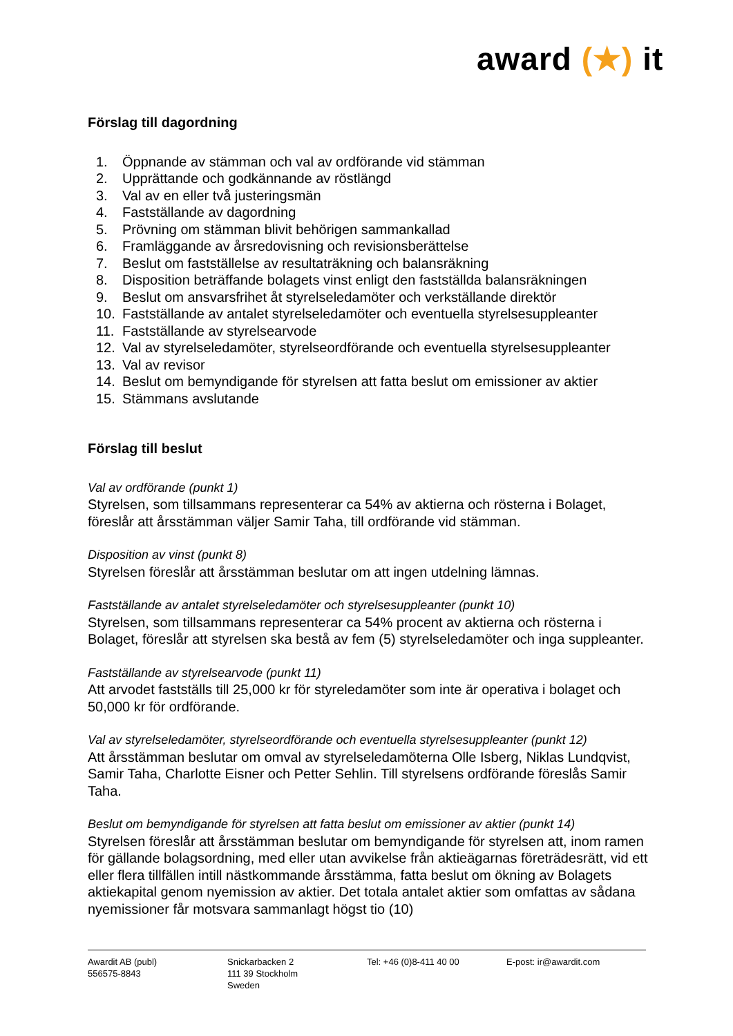award (★) it
Förslag till dagordning
1. Öppnande av stämman och val av ordförande vid stämman
2. Upprättande och godkännande av röstlängd
3. Val av en eller två justeringsmän
4. Fastställande av dagordning
5. Prövning om stämman blivit behörigen sammankallad
6. Framläggande av årsredovisning och revisionsberättelse
7. Beslut om fastställelse av resultaträkning och balansräkning
8. Disposition beträffande bolagets vinst enligt den fastställda balansräkningen
9. Beslut om ansvarsfrihet åt styrelseledamöter och verkställande direktör
10. Fastställande av antalet styrelseledamöter och eventuella styrelsesuppleanter
11. Fastställande av styrelsearvode
12. Val av styrelseledamöter, styrelseordförande och eventuella styrelsesuppleanter
13. Val av revisor
14. Beslut om bemyndigande för styrelsen att fatta beslut om emissioner av aktier
15. Stämmans avslutande
Förslag till beslut
Val av ordförande (punkt 1)
Styrelsen, som tillsammans representerar ca 54% av aktierna och rösterna i Bolaget, föreslår att årsstämman väljer Samir Taha, till ordförande vid stämman.
Disposition av vinst (punkt 8)
Styrelsen föreslår att årsstämman beslutar om att ingen utdelning lämnas.
Fastställande av antalet styrelseledamöter och styrelsesuppleanter (punkt 10)
Styrelsen, som tillsammans representerar ca 54% procent av aktierna och rösterna i Bolaget, föreslår att styrelsen ska bestå av fem (5) styrelseledamöter och inga suppleanter.
Fastställande av styrelsearvode (punkt 11)
Att arvodet fastställs till 25,000 kr för styreledamöter som inte är operativa i bolaget och 50,000 kr för ordförande.
Val av styrelseledamöter, styrelseordförande och eventuella styrelsesuppleanter (punkt 12)
Att årsstämman beslutar om omval av styrelseledamöterna Olle Isberg, Niklas Lundqvist, Samir Taha, Charlotte Eisner och Petter Sehlin. Till styrelsens ordförande föreslås Samir Taha.
Beslut om bemyndigande för styrelsen att fatta beslut om emissioner av aktier (punkt 14)
Styrelsen föreslår att årsstämman beslutar om bemyndigande för styrelsen att, inom ramen för gällande bolagsordning, med eller utan avvikelse från aktieägarnas företrädesrätt, vid ett eller flera tillfällen intill nästkommande årsstämma, fatta beslut om ökning av Bolagets aktiekapital genom nyemission av aktier. Det totala antalet aktier som omfattas av sådana nyemissioner får motsvara sammanlagt högst tio (10)
Awardit AB (publ)
556575-8843
Snickarbacken 2
111 39 Stockholm
Sweden
Tel: +46 (0)8-411 40 00 E-post: ir@awardit.com